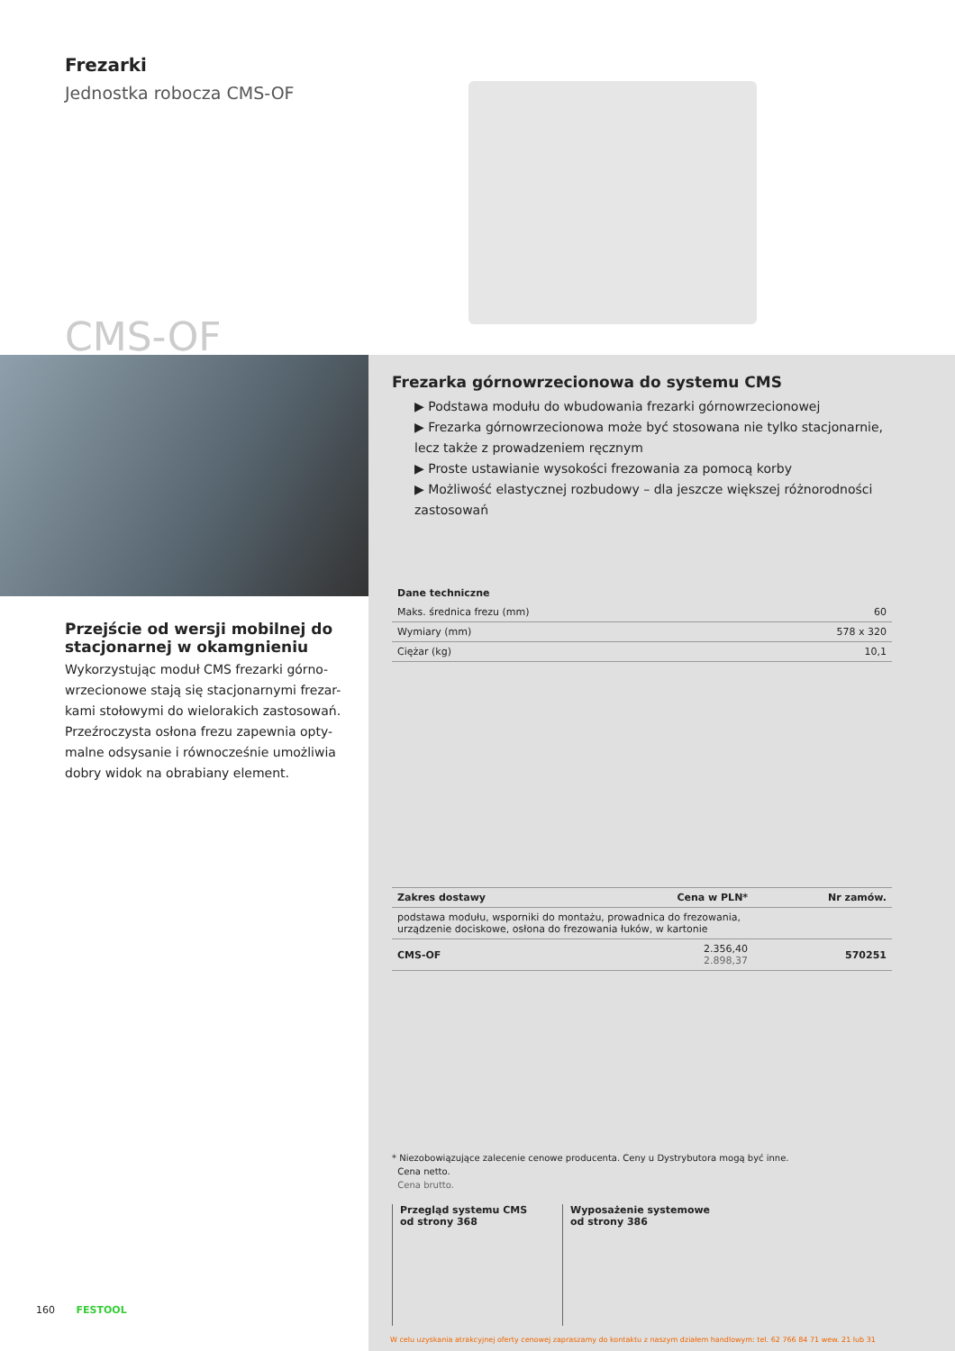Frezarki
Jednostka robocza CMS-OF
CMS-OF
Przejście od wersji mobilnej do stacjonarnej w okamgnieniu
Wykorzystując moduł CMS frezarki górno-wrzecionowe stają się stacjonarnymi frezar-kami stołowymi do wielorakich zastosowań. Przeźroczysta osłona frezu zapewnia opty-malne odsysanie i równocześnie umożliwia dobry widok na obrabiany element.
Frezarka górnowrzecionowa do systemu CMS
▶ Podstawa modułu do wbudowania frezarki górnowrzecionowej
▶ Frezarka górnowrzecionowa może być stosowana nie tylko stacjonarnie, lecz także z prowadzeniem ręcznym
▶ Proste ustawianie wysokości frezowania za pomocą korby
▶ Możliwość elastycznej rozbudowy – dla jeszcze większej różnorodności zastosowań
| Dane techniczne | |
| --- | --- |
| Maks. średnica frezu (mm) | 60 |
| Wymiary (mm) | 578 x 320 |
| Ciężar (kg) | 10,1 |
| Zakres dostawy | Cena w PLN* | Nr zamów. |
| --- | --- | --- |
| podstawa modułu, wsporniki do montażu, prowadnica do frezowania, urządzenie dociskowe, osłona do frezowania łuków, w kartonie | | |
| CMS-OF | 2.356,40 2.898,37 | 570251 |
* Niezobowiązujące zalecenie cenowe producenta. Ceny u Dystrybutora mogą być inne.
Cena netto.
Cena brutto.
Przegląd systemu CMS
od strony 368
Wyposażenie systemowe
od strony 386
160 FESTOOL
W celu uzyskania atrakcyjnej oferty cenowej zapraszamy do kontaktu z naszym działem handlowym: tel. 62 766 84 71 wew. 21 lub 31